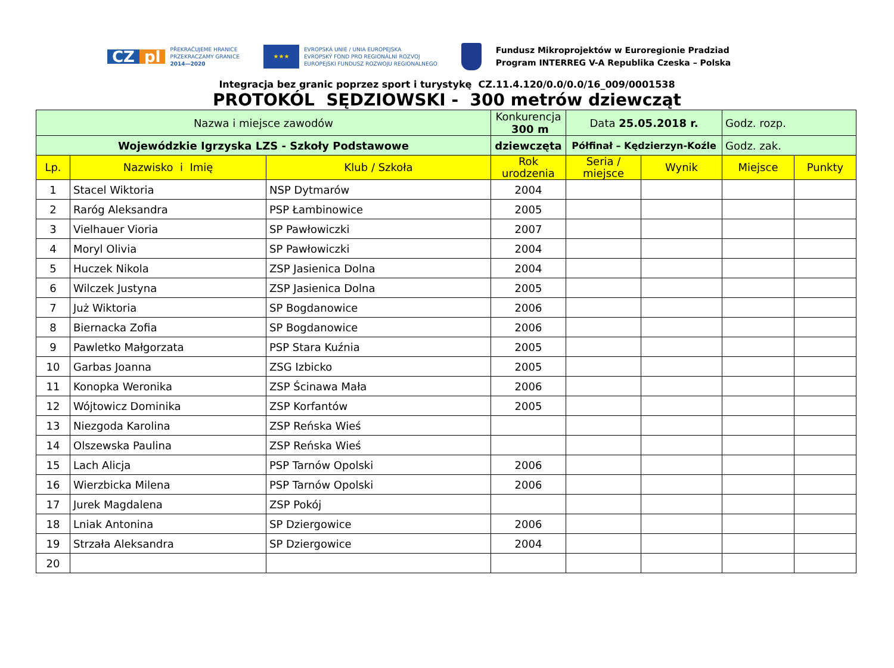CZ pl
PŘEKRAČUJEME HRANICE
PRZEKRACZAMY GRANICE
2014—2020
★★★
EVROPSKÁ UNIE / UNIA EUROPEJSKA
EVROPSKÝ FOND PRO REGIONÁLNÍ ROZVOJ
EUROPEJSKI FUNDUSZ ROZWOJU REGIONALNEGO
Fundusz Mikroprojektów w Euroregionie Pradziad
Program INTERREG V-A Republika Czeska – Polska
Integracja bez granic poprzez sport i turystykę CZ.11.4.120/0.0/0.0/16_009/0001538
PROTOKÓL SĘDZIOWSKI - 300 metrów dziewcząt
| Nazwa i miejsce zawodów | | | Konkurencja 300 m | Data 25.05.2018 r. | | Godz. rozp. | |
| Wojewódzkie Igrzyska LZS - Szkoły Podstawowe | | | dziewczęta | Półfinał – Kędzierzyn-Koźle | | Godz. zak. | |
| Lp. | Nazwisko i Imię | Klub / Szkoła | Rok urodzenia | Seria / miejsce | Wynik | Miejsce | Punkty |
| 1 | Stacel Wiktoria | NSP Dytmarów | 2004 | | | | |
| 2 | Raróg Aleksandra | PSP Łambinowice | 2005 | | | | |
| 3 | Vielhauer Vioria | SP Pawłowiczki | 2007 | | | | |
| 4 | Moryl Olivia | SP Pawłowiczki | 2004 | | | | |
| 5 | Huczek Nikola | ZSP Jasienica Dolna | 2004 | | | | |
| 6 | Wilczek Justyna | ZSP Jasienica Dolna | 2005 | | | | |
| 7 | Już Wiktoria | SP Bogdanowice | 2006 | | | | |
| 8 | Biernacka Zofia | SP Bogdanowice | 2006 | | | | |
| 9 | Pawletko Małgorzata | PSP Stara Kuźnia | 2005 | | | | |
| 10 | Garbas Joanna | ZSG Izbicko | 2005 | | | | |
| 11 | Konopka Weronika | ZSP Ścinawa Mała | 2006 | | | | |
| 12 | Wójtowicz Dominika | ZSP Korfantów | 2005 | | | | |
| 13 | Niezgoda Karolina | ZSP Reńska Wieś | | | | | |
| 14 | Olszewska Paulina | ZSP Reńska Wieś | | | | | |
| 15 | Lach Alicja | PSP Tarnów Opolski | 2006 | | | | |
| 16 | Wierzbicka Milena | PSP Tarnów Opolski | 2006 | | | | |
| 17 | Jurek Magdalena | ZSP Pokój | | | | | |
| 18 | Lniak Antonina | SP Dziergowice | 2006 | | | | |
| 19 | Strzała Aleksandra | SP Dziergowice | 2004 | | | | |
| 20 | | | | | | | |